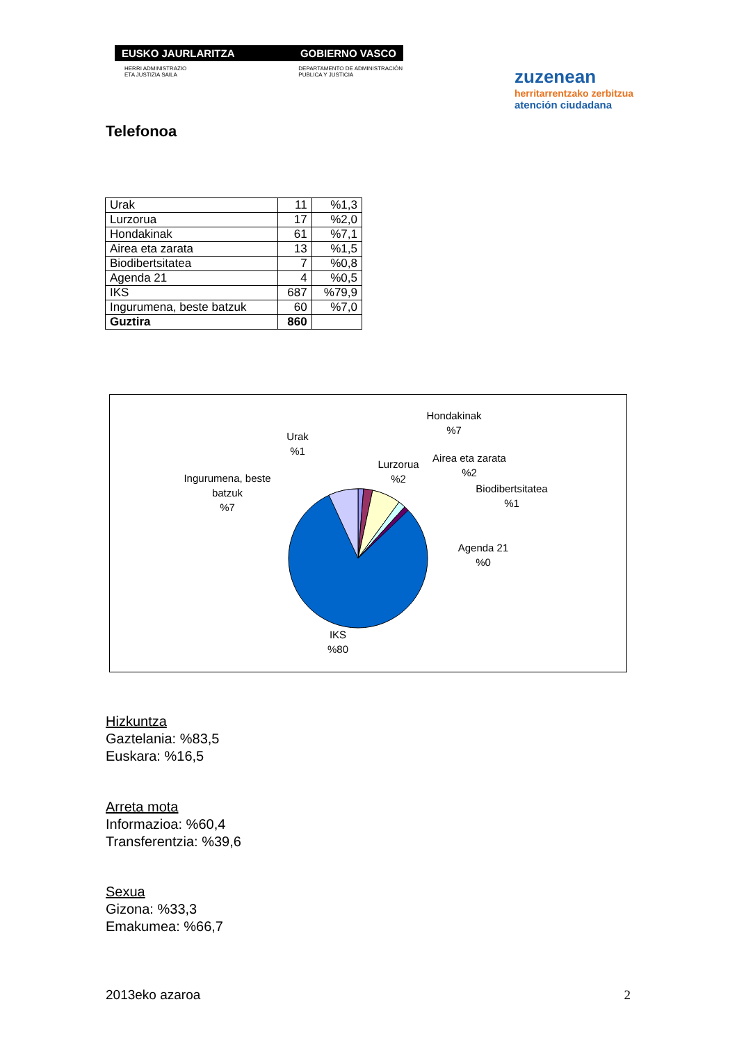EUSKO JAURLARITZA GOBIERNO VASCO
HERRI ADMINISTRAZIO
ETA JUSTIZIA SAILA DEPARTAMENTO DE ADMINISTRACIÓN
PUBLICA Y JUSTICIA
zuzenean
herritarrentzako zerbitzua
atención ciudadana
Telefonoa
| Urak | 11 | %1,3 |
| Lurzorua | 17 | %2,0 |
| Hondakinak | 61 | %7,1 |
| Airea eta zarata | 13 | %1,5 |
| Biodibertsitatea | 7 | %0,8 |
| Agenda 21 | 4 | %0,5 |
| IKS | 687 | %79,9 |
| Ingurumena, beste batzuk | 60 | %7,0 |
| Guztira | 860 | |
Urak
%1
Lurzorua
%2
Hondakinak
%7
Airea eta zarata
%2
Biodibertsitatea
%1
Agenda 21
%0
Ingurumena, beste
batzuk
%7
IKS
%80
Hizkuntza
Gaztelania: %83,5
Euskara: %16,5
Arreta mota
Informazioa: %60,4
Transferentzia: %39,6
Sexua
Gizona: %33,3
Emakumea: %66,7
2013eko azaroa 2